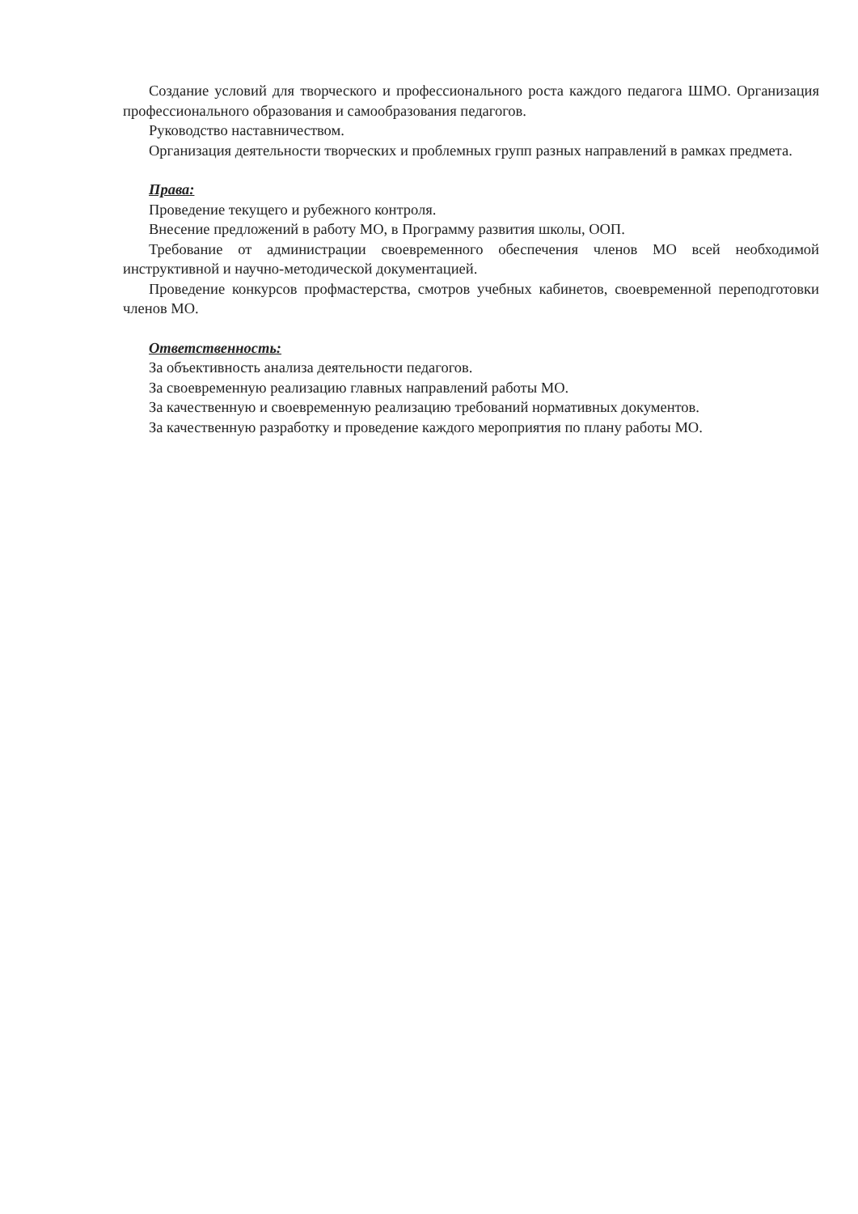Создание условий для творческого и профессионального роста каждого педагога ШМО. Организация профессионального образования и самообразования педагогов.
Руководство наставничеством.
Организация деятельности творческих и проблемных групп разных направлений в рамках предмета.
Права:
Проведение текущего и рубежного контроля.
Внесение предложений в работу МО, в Программу развития школы, ООП.
Требование от администрации своевременного обеспечения членов МО всей необходимой инструктивной и научно-методической документацией.
Проведение конкурсов профмастерства, смотров учебных кабинетов, своевременной переподготовки членов МО.
Ответственность:
За объективность анализа деятельности педагогов.
За своевременную реализацию главных направлений работы МО.
За качественную и своевременную реализацию требований нормативных документов.
За качественную разработку и проведение каждого мероприятия по плану работы МО.